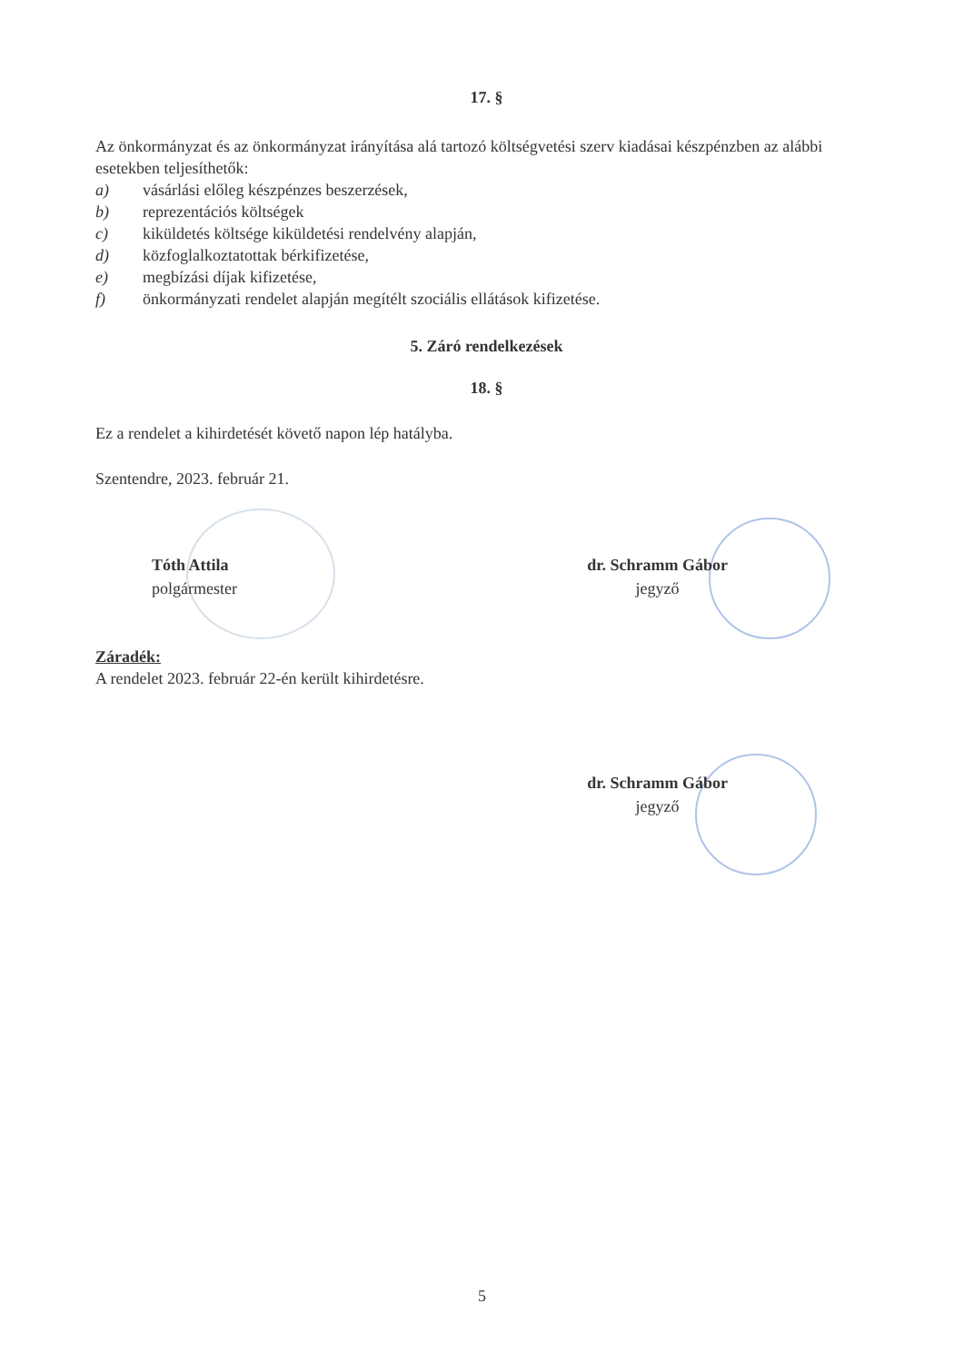17. §
Az önkormányzat és az önkormányzat irányítása alá tartozó költségvetési szerv kiadásai készpénzben az alábbi esetekben teljesíthetők:
a) vásárlási előleg készpénzes beszerzések,
b) reprezentációs költségek
c) kiküldetés költsége kiküldetési rendelvény alapján,
d) közfoglalkoztatottak bérkifizetése,
e) megbízási díjak kifizetése,
f) önkormányzati rendelet alapján megítélt szociális ellátások kifizetése.
5. Záró rendelkezések
18. §
Ez a rendelet a kihirdetését követő napon lép hatályba.
Szentendre, 2023. február 21.
Tóth Attila
polgármester
dr. Schramm Gábor
jegyző
Záradék:
A rendelet 2023. február 22-én került kihirdetésre.
dr. Schramm Gábor
jegyző
5